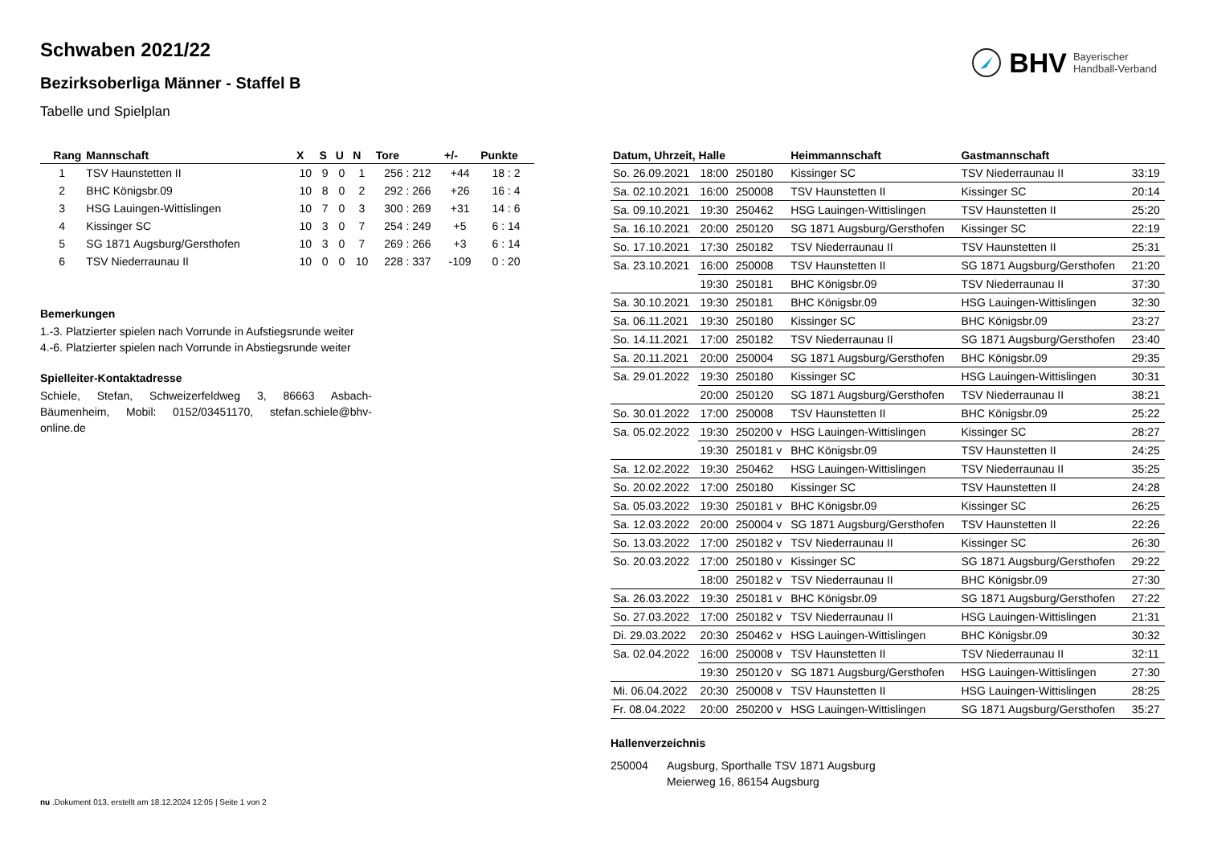BHV Bayerischer
Handball-Verband
Schwaben 2021/22
Bezirksoberliga Männer - Staffel B
Tabelle und Spielplan
| Rang | Mannschaft | X | S | U | N | Tore | +/- | Punkte |
| --- | --- | --- | --- | --- | --- | --- | --- | --- |
| 1 | TSV Haunstetten II | 10 | 9 | 0 | 1 | 256 : 212 | +44 | 18 : 2 |
| 2 | BHC Königsbr.09 | 10 | 8 | 0 | 2 | 292 : 266 | +26 | 16 : 4 |
| 3 | HSG Lauingen-Wittislingen | 10 | 7 | 0 | 3 | 300 : 269 | +31 | 14 : 6 |
| 4 | Kissinger SC | 10 | 3 | 0 | 7 | 254 : 249 | +5 | 6 : 14 |
| 5 | SG 1871 Augsburg/Gersthofen | 10 | 3 | 0 | 7 | 269 : 266 | +3 | 6 : 14 |
| 6 | TSV Niederraunau II | 10 | 0 | 0 | 10 | 228 : 337 | -109 | 0 : 20 |
Bemerkungen
1.-3. Platzierter spielen nach Vorrunde in Aufstiegsrunde weiter
4.-6. Platzierter spielen nach Vorrunde in Abstiegsrunde weiter
Spielleiter-Kontaktadresse
Schiele, Stefan, Schweizerfeldweg 3, 86663 Asbach-Bäumenheim, Mobil: 0152/03451170, stefan.schiele@bhv-online.de
| Datum, Uhrzeit, Halle | | | Heimmannschaft | Gastmannschaft | |
| --- | --- | --- | --- | --- | --- |
| So. 26.09.2021 | 18:00 | 250180 | Kissinger SC | TSV Niederraunau II | 33:19 |
| Sa. 02.10.2021 | 16:00 | 250008 | TSV Haunstetten II | Kissinger SC | 20:14 |
| Sa. 09.10.2021 | 19:30 | 250462 | HSG Lauingen-Wittislingen | TSV Haunstetten II | 25:20 |
| Sa. 16.10.2021 | 20:00 | 250120 | SG 1871 Augsburg/Gersthofen | Kissinger SC | 22:19 |
| So. 17.10.2021 | 17:30 | 250182 | TSV Niederraunau II | TSV Haunstetten II | 25:31 |
| Sa. 23.10.2021 | 16:00 | 250008 | TSV Haunstetten II | SG 1871 Augsburg/Gersthofen | 21:20 |
| | 19:30 | 250181 | BHC Königsbr.09 | TSV Niederraunau II | 37:30 |
| Sa. 30.10.2021 | 19:30 | 250181 | BHC Königsbr.09 | HSG Lauingen-Wittislingen | 32:30 |
| Sa. 06.11.2021 | 19:30 | 250180 | Kissinger SC | BHC Königsbr.09 | 23:27 |
| So. 14.11.2021 | 17:00 | 250182 | TSV Niederraunau II | SG 1871 Augsburg/Gersthofen | 23:40 |
| Sa. 20.11.2021 | 20:00 | 250004 | SG 1871 Augsburg/Gersthofen | BHC Königsbr.09 | 29:35 |
| Sa. 29.01.2022 | 19:30 | 250180 | Kissinger SC | HSG Lauingen-Wittislingen | 30:31 |
| | 20:00 | 250120 | SG 1871 Augsburg/Gersthofen | TSV Niederraunau II | 38:21 |
| So. 30.01.2022 | 17:00 | 250008 | TSV Haunstetten II | BHC Königsbr.09 | 25:22 |
| Sa. 05.02.2022 | 19:30 | 250200 v | HSG Lauingen-Wittislingen | Kissinger SC | 28:27 |
| | 19:30 | 250181 v | BHC Königsbr.09 | TSV Haunstetten II | 24:25 |
| Sa. 12.02.2022 | 19:30 | 250462 | HSG Lauingen-Wittislingen | TSV Niederraunau II | 35:25 |
| So. 20.02.2022 | 17:00 | 250180 | Kissinger SC | TSV Haunstetten II | 24:28 |
| Sa. 05.03.2022 | 19:30 | 250181 v | BHC Königsbr.09 | Kissinger SC | 26:25 |
| Sa. 12.03.2022 | 20:00 | 250004 v | SG 1871 Augsburg/Gersthofen | TSV Haunstetten II | 22:26 |
| So. 13.03.2022 | 17:00 | 250182 v | TSV Niederraunau II | Kissinger SC | 26:30 |
| So. 20.03.2022 | 17:00 | 250180 v | Kissinger SC | SG 1871 Augsburg/Gersthofen | 29:22 |
| | 18:00 | 250182 v | TSV Niederraunau II | BHC Königsbr.09 | 27:30 |
| Sa. 26.03.2022 | 19:30 | 250181 v | BHC Königsbr.09 | SG 1871 Augsburg/Gersthofen | 27:22 |
| So. 27.03.2022 | 17:00 | 250182 v | TSV Niederraunau II | HSG Lauingen-Wittislingen | 21:31 |
| Di. 29.03.2022 | 20:30 | 250462 v | HSG Lauingen-Wittislingen | BHC Königsbr.09 | 30:32 |
| Sa. 02.04.2022 | 16:00 | 250008 v | TSV Haunstetten II | TSV Niederraunau II | 32:11 |
| | 19:30 | 250120 v | SG 1871 Augsburg/Gersthofen | HSG Lauingen-Wittislingen | 27:30 |
| Mi. 06.04.2022 | 20:30 | 250008 v | TSV Haunstetten II | HSG Lauingen-Wittislingen | 28:25 |
| Fr. 08.04.2022 | 20:00 | 250200 v | HSG Lauingen-Wittislingen | SG 1871 Augsburg/Gersthofen | 35:27 |
Hallenverzeichnis
250004 Augsburg, Sporthalle TSV 1871 Augsburg
Meierweg 16, 86154 Augsburg
nu .Dokument 013, erstellt am 18.12.2024 12:05 | Seite 1 von 2